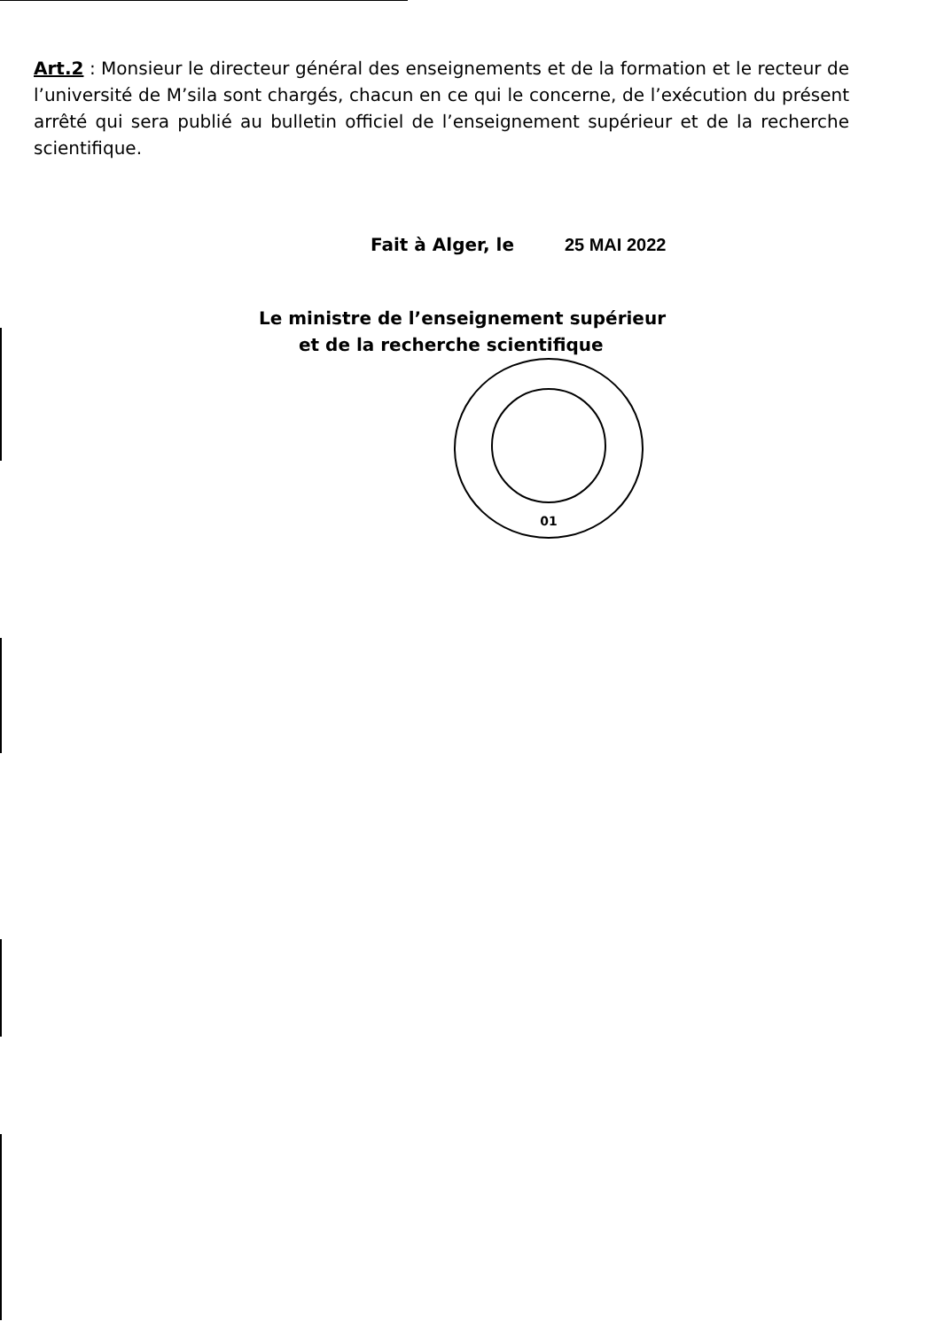Art.2 : Monsieur le directeur général des enseignements et de la formation et le recteur de l’université de M’sila sont chargés, chacun en ce qui le concerne, de l’exécution du présent arrêté qui sera publié au bulletin officiel de l’enseignement supérieur et de la recherche scientifique.
Fait à Alger, le 25 MAI 2022
Le ministre de l’enseignement supérieur
et de la recherche scientifique
01